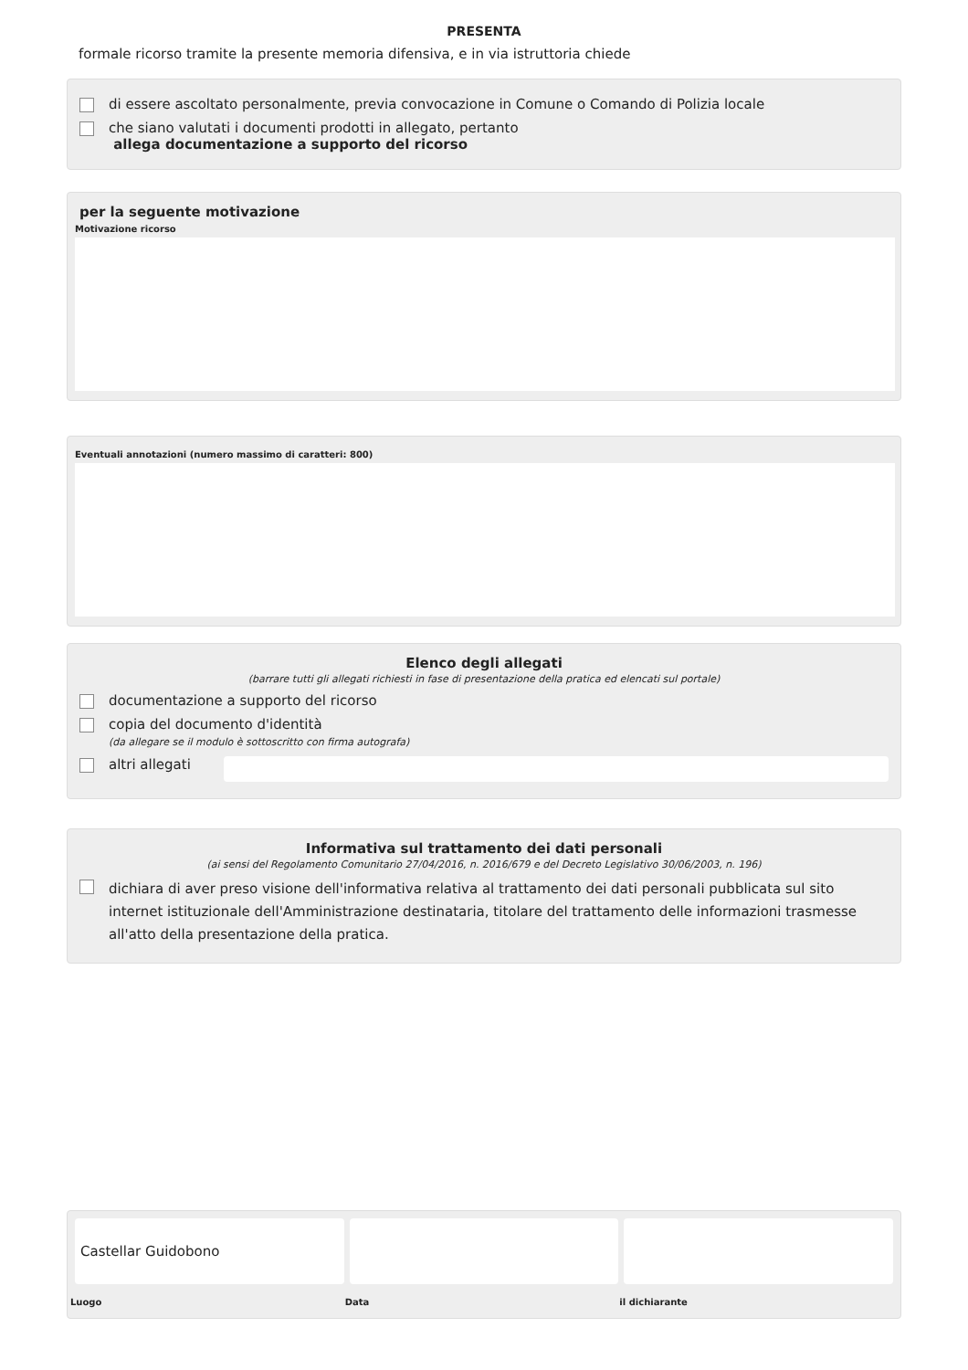PRESENTA
formale ricorso tramite la presente memoria difensiva, e in via istruttoria chiede
di essere ascoltato personalmente, previa convocazione in Comune o Comando di Polizia locale
che siano valutati i documenti prodotti in allegato, pertanto
allega documentazione a supporto del ricorso
per la seguente motivazione
Motivazione ricorso
Eventuali annotazioni (numero massimo di caratteri: 800)
Elenco degli allegati
(barrare tutti gli allegati richiesti in fase di presentazione della pratica ed elencati sul portale)
documentazione a supporto del ricorso
copia del documento d'identità
(da allegare se il modulo è sottoscritto con firma autografa)
altri allegati
Informativa sul trattamento dei dati personali
(ai sensi del Regolamento Comunitario 27/04/2016, n. 2016/679 e del Decreto Legislativo 30/06/2003, n. 196)
dichiara di aver preso visione dell'informativa relativa al trattamento dei dati personali pubblicata sul sito internet istituzionale dell'Amministrazione destinataria, titolare del trattamento delle informazioni trasmesse all'atto della presentazione della pratica.
Castellar Guidobono
Luogo
Data il dichiarante